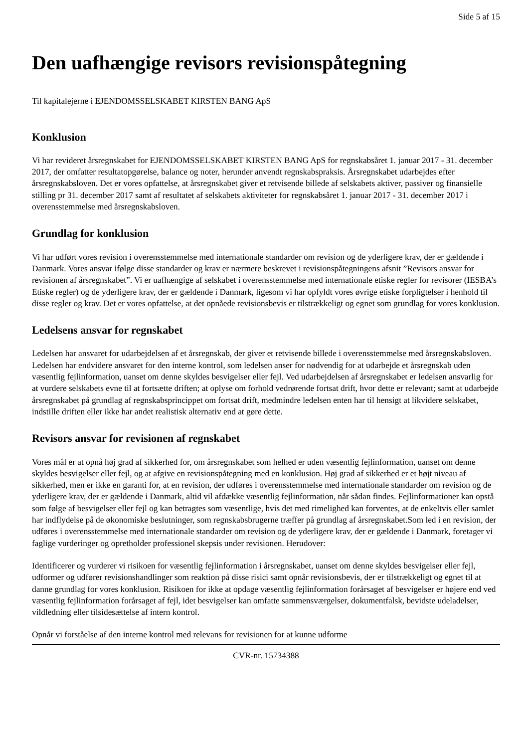Side 5 af 15
Den uafhængige revisors revisionspåtegning
Til kapitalejerne i EJENDOMSSELSKABET KIRSTEN BANG ApS
Konklusion
Vi har revideret årsregnskabet for EJENDOMSSELSKABET KIRSTEN BANG ApS for regnskabsåret 1. januar 2017 - 31. december 2017, der omfatter resultatopgørelse, balance og noter, herunder anvendt regnskabspraksis. Årsregnskabet udarbejdes efter årsregnskabsloven. Det er vores opfattelse, at årsregnskabet giver et retvisende billede af selskabets aktiver, passiver og finansielle stilling pr 31. december 2017 samt af resultatet af selskabets aktiviteter for regnskabsåret 1. januar 2017 - 31. december 2017 i overensstemmelse med årsregnskabsloven.
Grundlag for konklusion
Vi har udført vores revision i overensstemmelse med internationale standarder om revision og de yderligere krav, der er gældende i Danmark. Vores ansvar ifølge disse standarder og krav er nærmere beskrevet i revisionspåtegningens afsnit ”Revisors ansvar for revisionen af årsregnskabet”. Vi er uafhængige af selskabet i overensstemmelse med internationale etiske regler for revisorer (IESBA’s Etiske regler) og de yderligere krav, der er gældende i Danmark, ligesom vi har opfyldt vores øvrige etiske forpligtelser i henhold til disse regler og krav. Det er vores opfattelse, at det opnåede revisionsbevis er tilstrækkeligt og egnet som grundlag for vores konklusion.
Ledelsens ansvar for regnskabet
Ledelsen har ansvaret for udarbejdelsen af et årsregnskab, der giver et retvisende billede i overensstemmelse med årsregnskabsloven. Ledelsen har endvidere ansvaret for den interne kontrol, som ledelsen anser for nødvendig for at udarbejde et årsregnskab uden væsentlig fejlinformation, uanset om denne skyldes besvigelser eller fejl. Ved udarbejdelsen af årsregnskabet er ledelsen ansvarlig for at vurdere selskabets evne til at fortsætte driften; at oplyse om forhold vedrørende fortsat drift, hvor dette er relevant; samt at udarbejde årsregnskabet på grundlag af regnskabsprincippet om fortsat drift, medmindre ledelsen enten har til hensigt at likvidere selskabet, indstille driften eller ikke har andet realistisk alternativ end at gøre dette.
Revisors ansvar for revisionen af regnskabet
Vores mål er at opnå høj grad af sikkerhed for, om årsregnskabet som helhed er uden væsentlig fejlinformation, uanset om denne skyldes besvigelser eller fejl, og at afgive en revisionspåtegning med en konklusion. Høj grad af sikkerhed er et højt niveau af sikkerhed, men er ikke en garanti for, at en revision, der udføres i overensstemmelse med internationale standarder om revision og de yderligere krav, der er gældende i Danmark, altid vil afdække væsentlig fejlinformation, når sådan findes. Fejlinformationer kan opstå som følge af besvigelser eller fejl og kan betragtes som væsentlige, hvis det med rimelighed kan forventes, at de enkeltvis eller samlet har indflydelse på de økonomiske beslutninger, som regnskabsbrugerne træffer på grundlag af årsregnskabet.Som led i en revision, der udføres i overensstemmelse med internationale standarder om revision og de yderligere krav, der er gældende i Danmark, foretager vi faglige vurderinger og opretholder professionel skepsis under revisionen. Herudover:
Identificerer og vurderer vi risikoen for væsentlig fejlinformation i årsregnskabet, uanset om denne skyldes besvigelser eller fejl, udformer og udfører revisionshandlinger som reaktion på disse risici samt opnår revisionsbevis, der er tilstrækkeligt og egnet til at danne grundlag for vores konklusion. Risikoen for ikke at opdage væsentlig fejlinformation forårsaget af besvigelser er højere end ved væsentlig fejlinformation forårsaget af fejl, idet besvigelser kan omfatte sammensværgelser, dokumentfalsk, bevidste udeladelser, vildledning eller tilsidesættelse af intern kontrol.
Opnår vi forståelse af den interne kontrol med relevans for revisionen for at kunne udforme
CVR-nr. 15734388